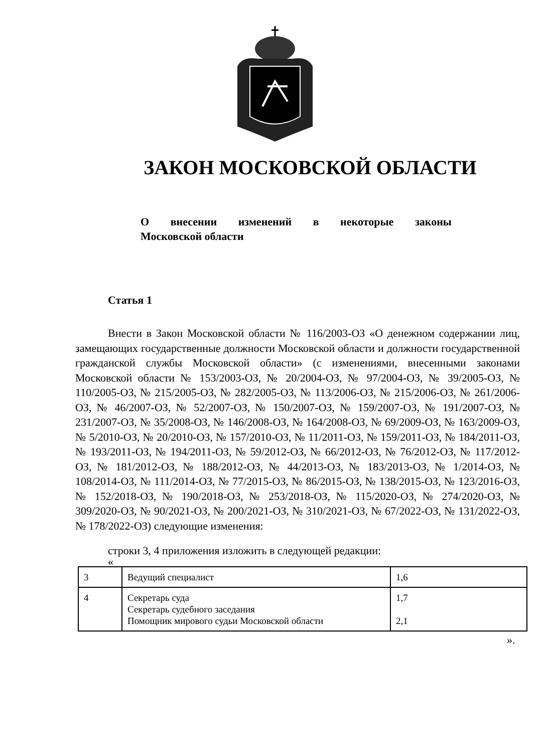ЗАКОН МОСКОВСКОЙ ОБЛАСТИ
О внесении изменений в некоторые законы
Московской области
Статья 1
Внести в Закон Московской области № 116/2003-ОЗ «О денежном содержании лиц, замещающих государственные должности Московской области и должности государственной гражданской службы Московской области» (с изменениями, внесенными законами Московской области № 153/2003-ОЗ, № 20/2004-ОЗ, № 97/2004-ОЗ, № 39/2005-ОЗ, № 110/2005-ОЗ, № 215/2005-ОЗ, № 282/2005-ОЗ, № 113/2006-ОЗ, № 215/2006-ОЗ, № 261/2006-ОЗ, № 46/2007-ОЗ, № 52/2007-ОЗ, № 150/2007-ОЗ, № 159/2007-ОЗ, № 191/2007-ОЗ, № 231/2007-ОЗ, № 35/2008-ОЗ, № 146/2008-ОЗ, № 164/2008-ОЗ, № 69/2009-ОЗ, № 163/2009-ОЗ, № 5/2010-ОЗ, № 20/2010-ОЗ, № 157/2010-ОЗ, № 11/2011-ОЗ, № 159/2011-ОЗ, № 184/2011-ОЗ, № 193/2011-ОЗ, № 194/2011-ОЗ, № 59/2012-ОЗ, № 66/2012-ОЗ, № 76/2012-ОЗ, № 117/2012-ОЗ, № 181/2012-ОЗ, № 188/2012-ОЗ, № 44/2013-ОЗ, № 183/2013-ОЗ, № 1/2014-ОЗ, № 108/2014-ОЗ, № 111/2014-ОЗ, № 77/2015-ОЗ, № 86/2015-ОЗ, № 138/2015-ОЗ, № 123/2016-ОЗ, № 152/2018-ОЗ, № 190/2018-ОЗ, № 253/2018-ОЗ, № 115/2020-ОЗ, № 274/2020-ОЗ, № 309/2020-ОЗ, № 90/2021-ОЗ, № 200/2021-ОЗ, № 310/2021-ОЗ, № 67/2022-ОЗ, № 131/2022-ОЗ, № 178/2022-ОЗ) следующие изменения:
строки 3, 4 приложения изложить в следующей редакции:
«
| 3 | Ведущий специалист | 1,6 |
| 4 | Секретарь суда Секретарь судебного заседания Помощник мирового судьи Московской области | 1,7 2,1 |
».